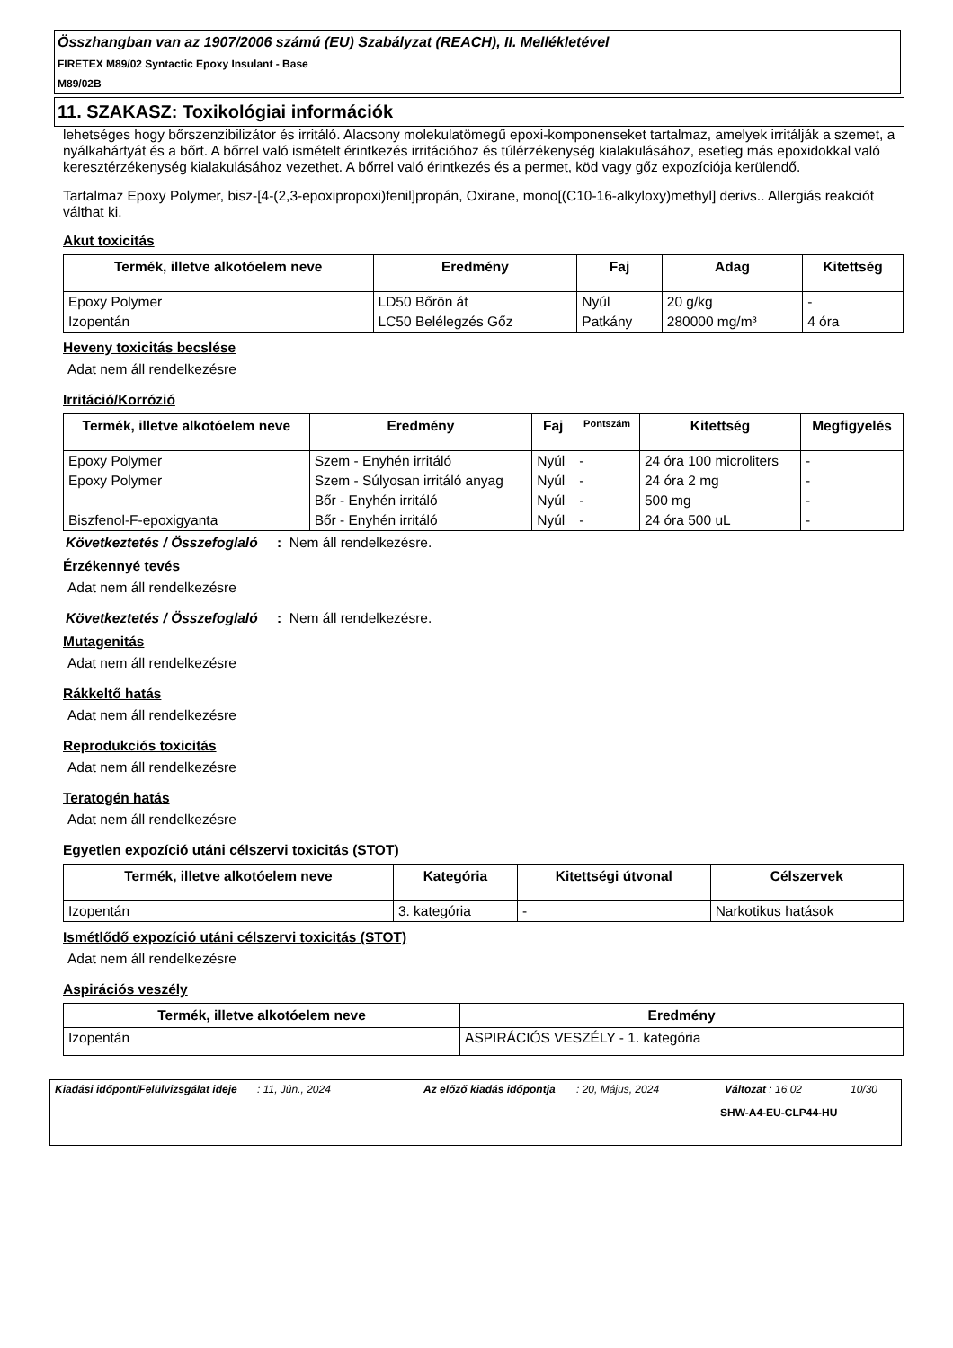Összhangban van az 1907/2006 számú (EU) Szabályzat (REACH), II. Mellékletével
FIRETEX M89/02 Syntactic Epoxy Insulant - Base
M89/02B
11. SZAKASZ: Toxikológiai információk
lehetséges hogy bőrszenzibilizátor és irritáló. Alacsony molekulatömegű epoxi-komponenseket tartalmaz, amelyek irritálják a szemet, a nyálkahártyát és a bőrt. A bőrrel való ismételt érintkezés irritációhoz és túlérzékenység kialakulásához, esetleg más epoxidokkal való keresztérzékenység kialakulásához vezethet. A bőrrel való érintkezés és a permet, köd vagy gőz expozíciója kerülendő.
Tartalmaz Epoxy Polymer, bisz-[4-(2,3-epoxipropoxi)fenil]propán, Oxirane, mono[(C10-16-alkyloxy)methyl] derivs.. Allergiás reakciót válthat ki.
Akut toxicitás
| Termék, illetve alkotóelem neve | Eredmény | Faj | Adag | Kitettség |
| --- | --- | --- | --- | --- |
| Epoxy Polymer | LD50 Bőrön át | Nyúl | 20 g/kg | - |
| Izopentán | LC50 Belélegzés Gőz | Patkány | 280000 mg/m³ | 4 óra |
Heveny toxicitás becslése
Adat nem áll rendelkezésre
Irritáció/Korrózió
| Termék, illetve alkotóelem neve | Eredmény | Faj | Pontszám | Kitettség | Megfigyelés |
| --- | --- | --- | --- | --- | --- |
| Epoxy Polymer | Szem - Enyhén irritáló | Nyúl | - | 24 óra 100 microliters | - |
| Epoxy Polymer | Szem - Súlyosan irritáló anyag | Nyúl | - | 24 óra 2 mg | - |
| | Bőr - Enyhén irritáló | Nyúl | - | 500 mg | - |
| Biszfenol-F-epoxigyanta | Bőr - Enyhén irritáló | Nyúl | - | 24 óra 500 uL | - |
Következtetés / Összefoglaló
: Nem áll rendelkezésre.
Érzékennyé tevés
Adat nem áll rendelkezésre
Következtetés / Összefoglaló
: Nem áll rendelkezésre.
Mutagenitás
Adat nem áll rendelkezésre
Rákkeltő hatás
Adat nem áll rendelkezésre
Reprodukciós toxicitás
Adat nem áll rendelkezésre
Teratogén hatás
Adat nem áll rendelkezésre
Egyetlen expozíció utáni célszervi toxicitás (STOT)
| Termék, illetve alkotóelem neve | Kategória | Kitettségi útvonal | Célszervek |
| --- | --- | --- | --- |
| Izopentán | 3. kategória | - | Narkotikus hatások |
Ismétlődő expozíció utáni célszervi toxicitás (STOT)
Adat nem áll rendelkezésre
Aspirációs veszély
| Termék, illetve alkotóelem neve | Eredmény |
| --- | --- |
| Izopentán | ASPIRÁCIÓS VESZÉLY - 1. kategória |
Kiadási időpont/Felülvizsgálat ideje
: 11, Jún., 2024 Az előző kiadás időpontja
: 20, Május, 2024 Változat : 16.02 10/30
SHW-A4-EU-CLP44-HU